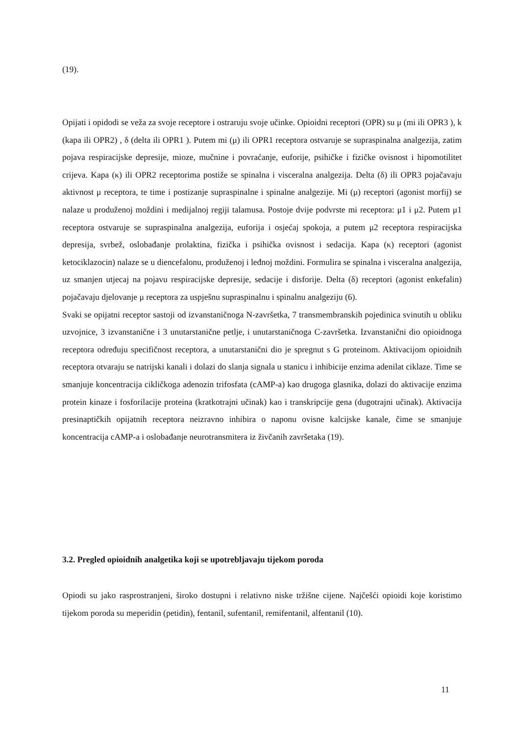(19).
Opijati i opidodi se veža za svoje receptore i ostraruju svoje učinke. Opioidni receptori (OPR) su μ (mi ili OPR3 ), k (kapa ili OPR2) , δ (delta ili OPR1 ). Putem mi (μ) ili OPR1 receptora ostvaruje se supraspinalna analgezija, zatim pojava respiracijske depresije, mioze, mučnine i povraćanje, euforije, psihičke i fizičke ovisnost i hipomotilitet crijeva. Kapa (κ) ili OPR2 receptorima postiže se spinalna i visceralna analgezija. Delta (δ) ili OPR3 pojačavaju aktivnost μ receptora, te time i postizanje supraspinalne i spinalne analgezije. Mi (μ) receptori (agonist morfij) se nalaze u produženoj moždini i medijalnoj regiji talamusa. Postoje dvije podvrste mi receptora: μ1 i μ2. Putem μ1 receptora ostvaruje se supraspinalna analgezija, euforija i osjećaj spokoja, a putem μ2 receptora respiracijska depresija, svrbež, oslobađanje prolaktina, fizička i psihička ovisnost i sedacija. Kapa (κ) receptori (agonist ketociklazocin) nalaze se u diencefalonu, produženoj i leđnoj moždini. Formulira se spinalna i visceralna analgezija, uz smanjen utjecaj na pojavu respiracijske depresije, sedacije i disforije. Delta (δ) receptori (agonist enkefalin) pojačavaju djelovanje μ receptora za uspješnu supraspinalnu i spinalnu analgeziju (6).
Svaki se opijatni receptor sastoji od izvanstaničnoga N-završetka, 7 transmembranskih pojedinica svinutih u obliku uzvojnice, 3 izvanstanične i 3 unutarstanične petlje, i unutarstaničnoga C-završetka. Izvanstanični dio opioidnoga receptora određuju specifičnost receptora, a unutarstanični dio je spregnut s G proteinom. Aktivacijom opioidnih receptora otvaraju se natrijski kanali i dolazi do slanja signala u stanicu i inhibicije enzima adenilat ciklaze. Time se smanjuje koncentracija cikličkoga adenozin trifosfata (cAMP-a) kao drugoga glasnika, dolazi do aktivacije enzima protein kinaze i fosforilacije proteina (kratkotrajni učinak) kao i transkripcije gena (dugotrajni učinak). Aktivacija presinaptičkih opijatnih receptora neizravno inhibira o naponu ovisne kalcijske kanale, čime se smanjuje koncentracija cAMP-a i oslobađanje neurotransmitera iz živčanih završetaka (19).
3.2. Pregled opioidnih analgetika koji se upotrebljavaju tijekom poroda
Opiodi su jako rasprostranjeni, široko dostupni i relativno niske tržišne cijene. Najčešći opioidi koje koristimo tijekom poroda su meperidin (petidin), fentanil, sufentanil, remifentanil, alfentanil (10).
11